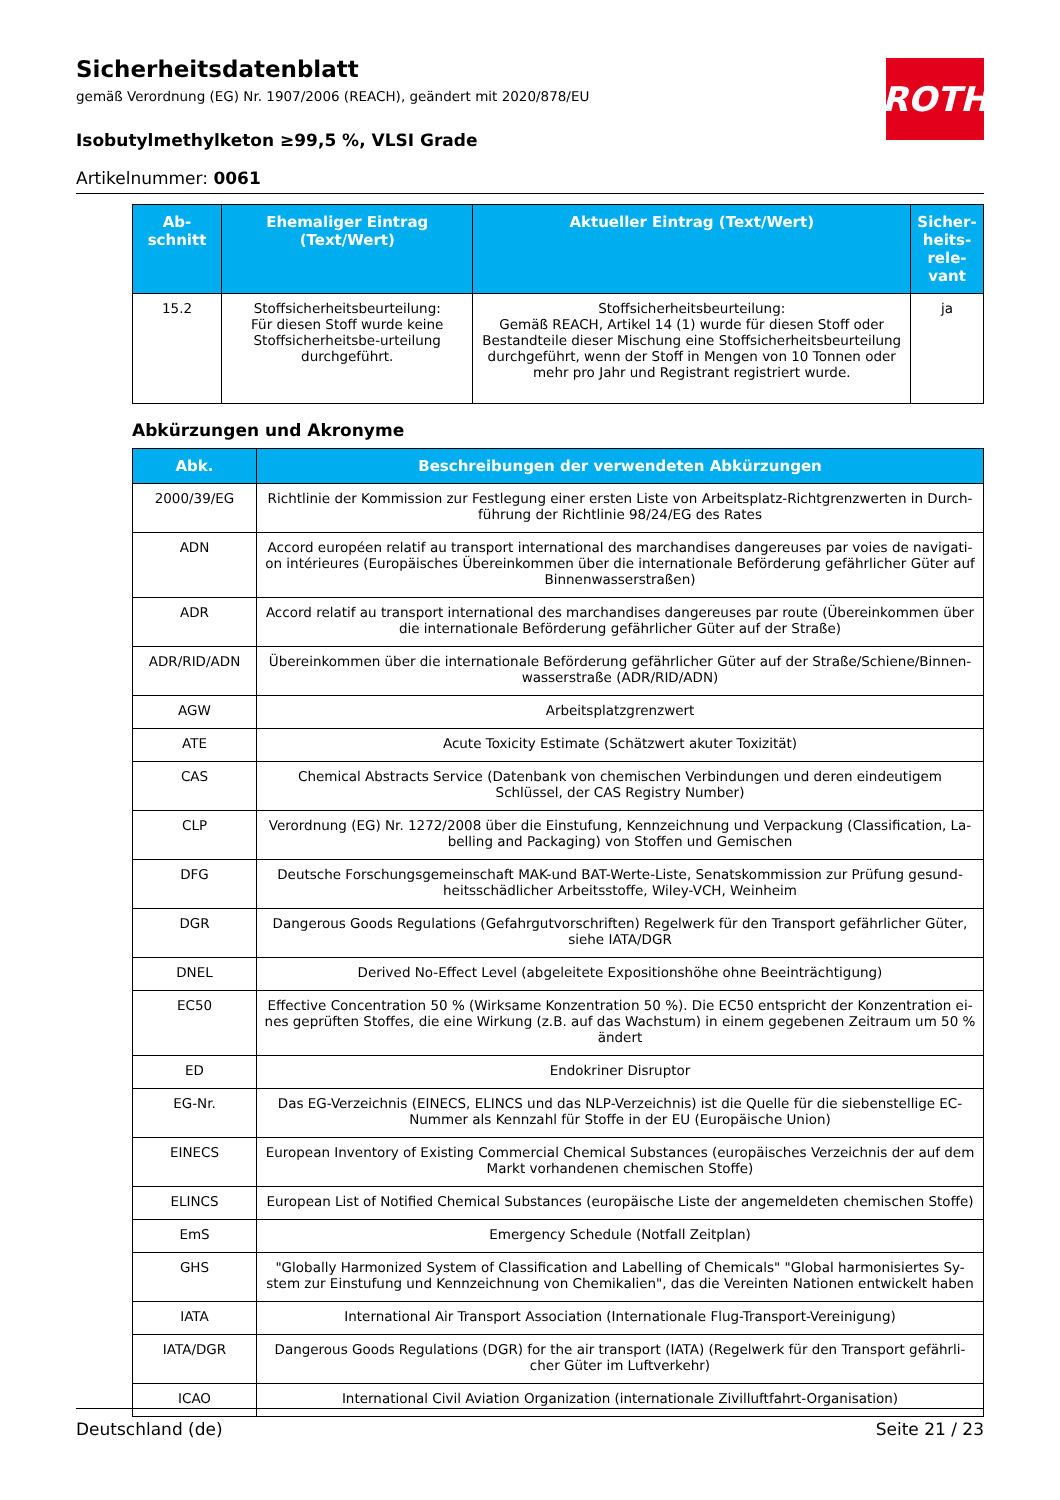ROTH
Sicherheitsdatenblatt
gemäß Verordnung (EG) Nr. 1907/2006 (REACH), geändert mit 2020/878/EU
Isobutylmethylketon ≥99,5 %, VLSI Grade
Artikelnummer: 0061
| Ab- schnitt | Ehemaliger Eintrag (Text/Wert) | Aktueller Eintrag (Text/Wert) | Sicher- heits- rele- vant |
| --- | --- | --- | --- |
| 15.2 | Stoffsicherheitsbeurteilung: Für diesen Stoff wurde keine Stoffsicherheitsbe-urteilung durchgeführt. | Stoffsicherheitsbeurteilung: Gemäß REACH, Artikel 14 (1) wurde für diesen Stoff oder Bestandteile dieser Mischung eine Stoffsicherheitsbeurteilung durchgeführt, wenn der Stoff in Mengen von 10 Tonnen oder mehr pro Jahr und Registrant registriert wurde. | ja |
Abkürzungen und Akronyme
| Abk. | Beschreibungen der verwendeten Abkürzungen |
| --- | --- |
| 2000/39/EG | Richtlinie der Kommission zur Festlegung einer ersten Liste von Arbeitsplatz-Richtgrenzwerten in Durch-führung der Richtlinie 98/24/EG des Rates |
| ADN | Accord européen relatif au transport international des marchandises dangereuses par voies de navigati-on intérieures (Europäisches Übereinkommen über die internationale Beförderung gefährlicher Güter auf Binnenwasserstraßen) |
| ADR | Accord relatif au transport international des marchandises dangereuses par route (Übereinkommen über die internationale Beförderung gefährlicher Güter auf der Straße) |
| ADR/RID/ADN | Übereinkommen über die internationale Beförderung gefährlicher Güter auf der Straße/Schiene/Binnen-wasserstraße (ADR/RID/ADN) |
| AGW | Arbeitsplatzgrenzwert |
| ATE | Acute Toxicity Estimate (Schätzwert akuter Toxizität) |
| CAS | Chemical Abstracts Service (Datenbank von chemischen Verbindungen und deren eindeutigem Schlüssel, der CAS Registry Number) |
| CLP | Verordnung (EG) Nr. 1272/2008 über die Einstufung, Kennzeichnung und Verpackung (Classification, La-belling and Packaging) von Stoffen und Gemischen |
| DFG | Deutsche Forschungsgemeinschaft MAK-und BAT-Werte-Liste, Senatskommission zur Prüfung gesund-heitsschädlicher Arbeitsstoffe, Wiley-VCH, Weinheim |
| DGR | Dangerous Goods Regulations (Gefahrgutvorschriften) Regelwerk für den Transport gefährlicher Güter, siehe IATA/DGR |
| DNEL | Derived No-Effect Level (abgeleitete Expositionshöhe ohne Beeinträchtigung) |
| EC50 | Effective Concentration 50 % (Wirksame Konzentration 50 %). Die EC50 entspricht der Konzentration ei-nes geprüften Stoffes, die eine Wirkung (z.B. auf das Wachstum) in einem gegebenen Zeitraum um 50 % ändert |
| ED | Endokriner Disruptor |
| EG-Nr. | Das EG-Verzeichnis (EINECS, ELINCS und das NLP-Verzeichnis) ist die Quelle für die siebenstellige EC-Nummer als Kennzahl für Stoffe in der EU (Europäische Union) |
| EINECS | European Inventory of Existing Commercial Chemical Substances (europäisches Verzeichnis der auf dem Markt vorhandenen chemischen Stoffe) |
| ELINCS | European List of Notified Chemical Substances (europäische Liste der angemeldeten chemischen Stoffe) |
| EmS | Emergency Schedule (Notfall Zeitplan) |
| GHS | "Globally Harmonized System of Classification and Labelling of Chemicals" "Global harmonisiertes Sy-stem zur Einstufung und Kennzeichnung von Chemikalien", das die Vereinten Nationen entwickelt haben |
| IATA | International Air Transport Association (Internationale Flug-Transport-Vereinigung) |
| IATA/DGR | Dangerous Goods Regulations (DGR) for the air transport (IATA) (Regelwerk für den Transport gefährli-cher Güter im Luftverkehr) |
| ICAO | International Civil Aviation Organization (internationale Zivilluftfahrt-Organisation) |
Deutschland (de) Seite 21 / 23